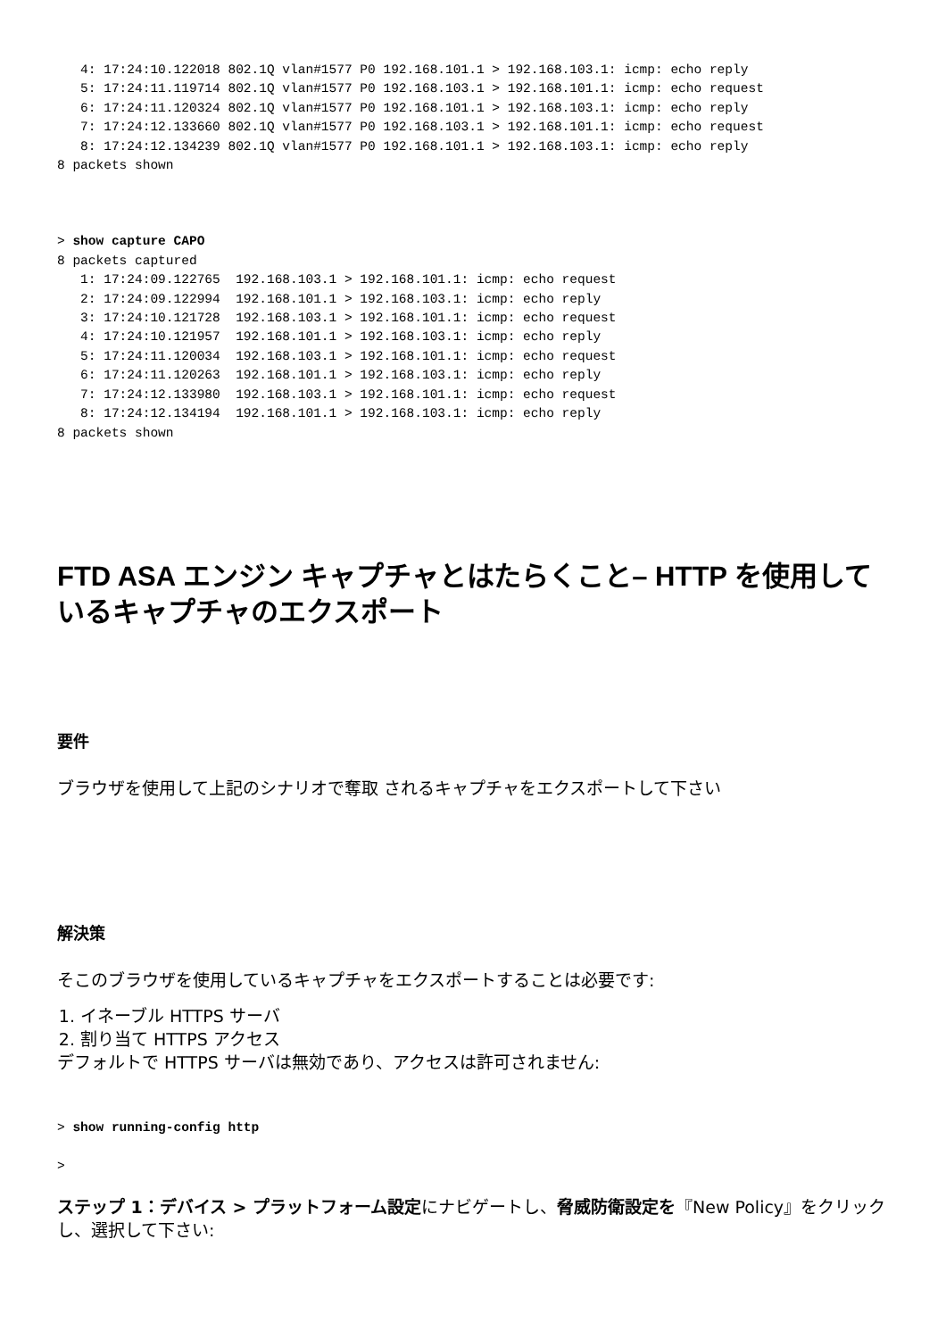4: 17:24:10.122018 802.1Q vlan#1577 P0 192.168.101.1 > 192.168.103.1: icmp: echo reply
   5: 17:24:11.119714 802.1Q vlan#1577 P0 192.168.103.1 > 192.168.101.1: icmp: echo request
   6: 17:24:11.120324 802.1Q vlan#1577 P0 192.168.101.1 > 192.168.103.1: icmp: echo reply
   7: 17:24:12.133660 802.1Q vlan#1577 P0 192.168.103.1 > 192.168.101.1: icmp: echo request
   8: 17:24:12.134239 802.1Q vlan#1577 P0 192.168.101.1 > 192.168.103.1: icmp: echo reply
8 packets shown
> show capture CAPO
8 packets captured
   1: 17:24:09.122765  192.168.103.1 > 192.168.101.1: icmp: echo request
   2: 17:24:09.122994  192.168.101.1 > 192.168.103.1: icmp: echo reply
   3: 17:24:10.121728  192.168.103.1 > 192.168.101.1: icmp: echo request
   4: 17:24:10.121957  192.168.101.1 > 192.168.103.1: icmp: echo reply
   5: 17:24:11.120034  192.168.103.1 > 192.168.101.1: icmp: echo request
   6: 17:24:11.120263  192.168.101.1 > 192.168.103.1: icmp: echo reply
   7: 17:24:12.133980  192.168.103.1 > 192.168.101.1: icmp: echo request
   8: 17:24:12.134194  192.168.101.1 > 192.168.103.1: icmp: echo reply
8 packets shown
FTD ASA エンジン キャプチャとはたらくこと– HTTP を使用しているキャプチャのエクスポート
要件
ブラウザを使用して上記のシナリオで奪取 されるキャプチャをエクスポートして下さい
解決策
そこのブラウザを使用しているキャプチャをエクスポートすることは必要です:
1. イネーブル HTTPS サーバ
2. 割り当て HTTPS アクセス
デフォルトで HTTPS サーバは無効であり、アクセスは許可されません:
> show running-config http

>
ステップ 1：デバイス > プラットフォーム設定にナビゲートし、脅威防衛設定を『New Policy』をクリック し、選択して下さい: